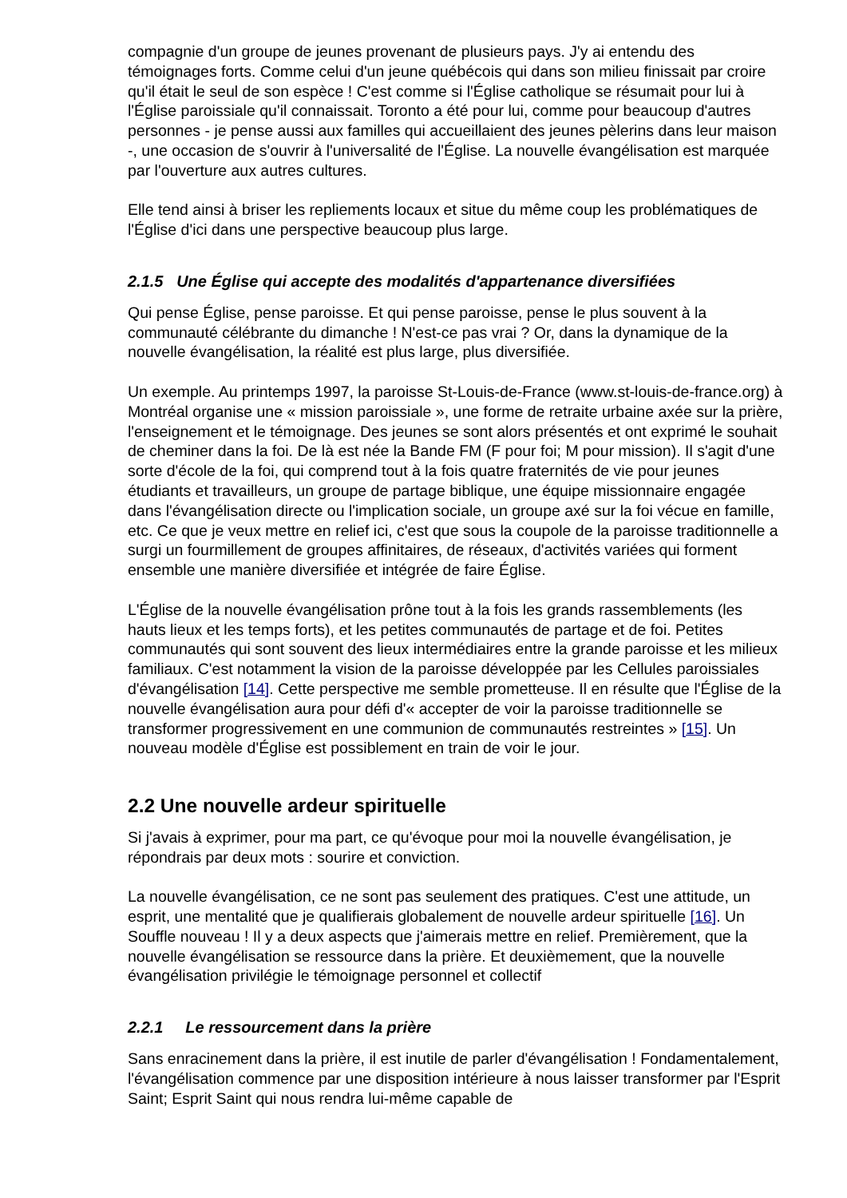compagnie d'un groupe de jeunes provenant de plusieurs pays. J'y ai entendu des témoignages forts. Comme celui d'un jeune québécois qui dans son milieu finissait par croire qu'il était le seul de son espèce ! C'est comme si l'Église catholique se résumait pour lui à l'Église paroissiale qu'il connaissait. Toronto a été pour lui, comme pour beaucoup d'autres personnes - je pense aussi aux familles qui accueillaient des jeunes pèlerins dans leur maison -, une occasion de s'ouvrir à l'universalité de l'Église. La nouvelle évangélisation est marquée par l'ouverture aux autres cultures.
Elle tend ainsi à briser les repliements locaux et situe du même coup les problématiques de l'Église d'ici dans une perspective beaucoup plus large.
2.1.5 Une Église qui accepte des modalités d'appartenance diversifiées
Qui pense Église, pense paroisse. Et qui pense paroisse, pense le plus souvent à la communauté célébrante du dimanche ! N'est-ce pas vrai ? Or, dans la dynamique de la nouvelle évangélisation, la réalité est plus large, plus diversifiée.
Un exemple. Au printemps 1997, la paroisse St-Louis-de-France (www.st-louis-de-france.org) à Montréal organise une « mission paroissiale », une forme de retraite urbaine axée sur la prière, l'enseignement et le témoignage. Des jeunes se sont alors présentés et ont exprimé le souhait de cheminer dans la foi. De là est née la Bande FM (F pour foi; M pour mission). Il s'agit d'une sorte d'école de la foi, qui comprend tout à la fois quatre fraternités de vie pour jeunes étudiants et travailleurs, un groupe de partage biblique, une équipe missionnaire engagée dans l'évangélisation directe ou l'implication sociale, un groupe axé sur la foi vécue en famille, etc. Ce que je veux mettre en relief ici, c'est que sous la coupole de la paroisse traditionnelle a surgi un fourmillement de groupes affinitaires, de réseaux, d'activités variées qui forment ensemble une manière diversifiée et intégrée de faire Église.
L'Église de la nouvelle évangélisation prône tout à la fois les grands rassemblements (les hauts lieux et les temps forts), et les petites communautés de partage et de foi. Petites communautés qui sont souvent des lieux intermédiaires entre la grande paroisse et les milieux familiaux. C'est notamment la vision de la paroisse développée par les Cellules paroissiales d'évangélisation [14]. Cette perspective me semble prometteuse. Il en résulte que l'Église de la nouvelle évangélisation aura pour défi d'« accepter de voir la paroisse traditionnelle se transformer progressivement en une communion de communautés restreintes » [15]. Un nouveau modèle d'Église est possiblement en train de voir le jour.
2.2 Une nouvelle ardeur spirituelle
Si j'avais à exprimer, pour ma part, ce qu'évoque pour moi la nouvelle évangélisation, je répondrais par deux mots : sourire et conviction.
La nouvelle évangélisation, ce ne sont pas seulement des pratiques. C'est une attitude, un esprit, une mentalité que je qualifierais globalement de nouvelle ardeur spirituelle [16]. Un Souffle nouveau ! Il y a deux aspects que j'aimerais mettre en relief. Premièrement, que la nouvelle évangélisation se ressource dans la prière. Et deuxièmement, que la nouvelle évangélisation privilégie le témoignage personnel et collectif
2.2.1 Le ressourcement dans la prière
Sans enracinement dans la prière, il est inutile de parler d'évangélisation ! Fondamentalement, l'évangélisation commence par une disposition intérieure à nous laisser transformer par l'Esprit Saint; Esprit Saint qui nous rendra lui-même capable de